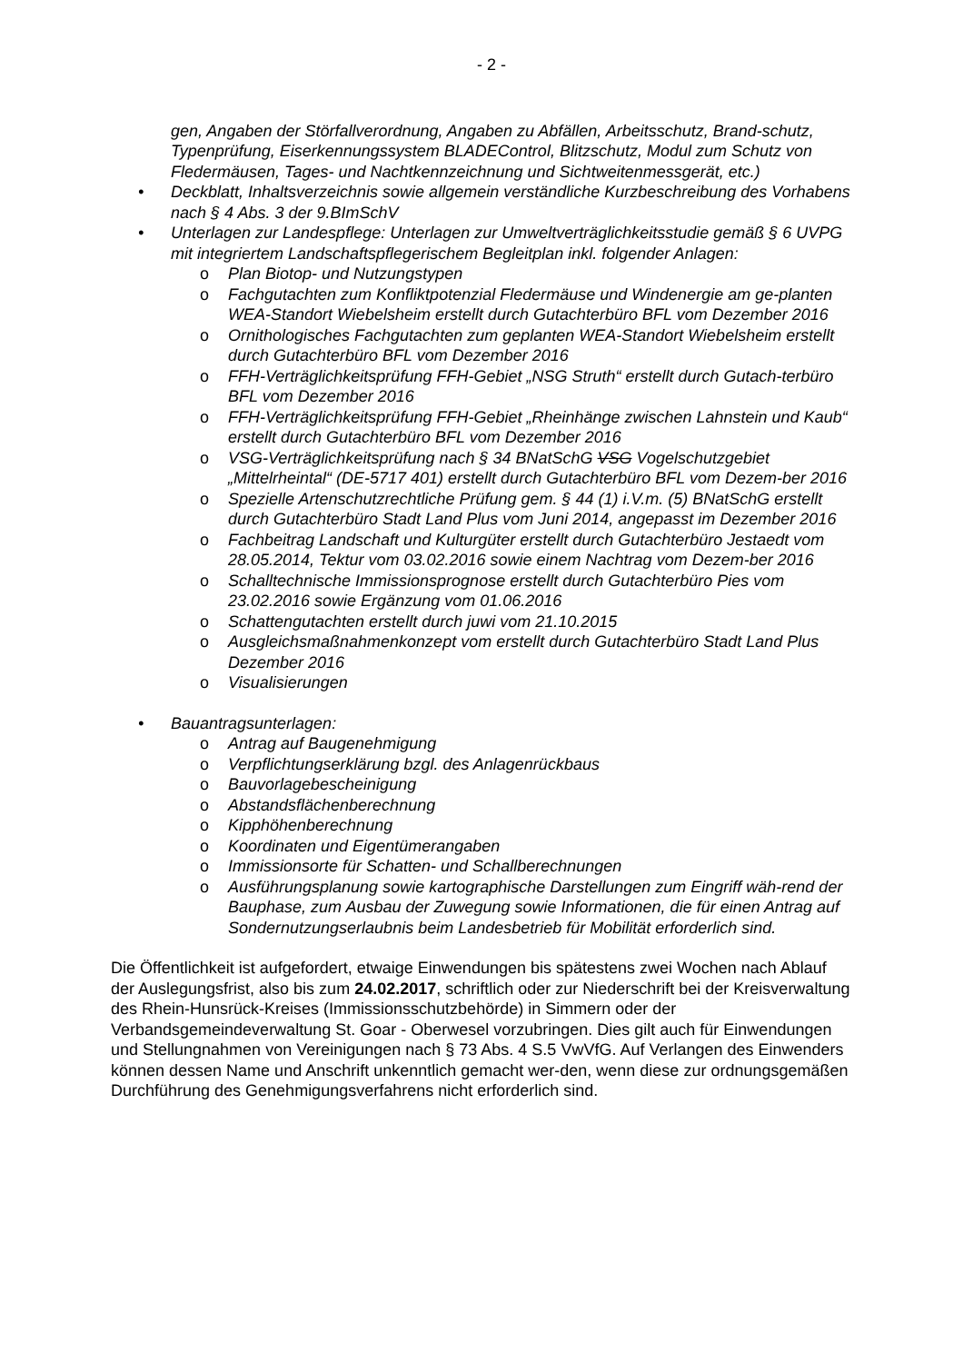- 2 -
gen, Angaben der Störfallverordnung, Angaben zu Abfällen, Arbeitsschutz, Brand-schutz, Typenprüfung, Eiserkennungssystem BLADEControl, Blitzschutz, Modul zum Schutz von Fledermäusen, Tages- und Nachtkennzeichnung und Sichtweitenmessgerät, etc.)
• Deckblatt, Inhaltsverzeichnis sowie allgemein verständliche Kurzbeschreibung des Vorhabens nach § 4 Abs. 3 der 9.BImSchV
• Unterlagen zur Landespflege: Unterlagen zur Umweltverträglichkeitsstudie gemäß § 6 UVPG mit integriertem Landschaftspflegerischem Begleitplan inkl. folgender Anlagen:
o Plan Biotop- und Nutzungstypen
o Fachgutachten zum Konfliktpotenzial Fledermäuse und Windenergie am ge-planten WEA-Standort Wiebelsheim erstellt durch Gutachterbüro BFL vom Dezember 2016
o Ornithologisches Fachgutachten zum geplanten WEA-Standort Wiebelsheim erstellt durch Gutachterbüro BFL vom Dezember 2016
o FFH-Verträglichkeitsprüfung FFH-Gebiet „NSG Struth“ erstellt durch Gutach-terbüro BFL vom Dezember 2016
o FFH-Verträglichkeitsprüfung FFH-Gebiet „Rheinhänge zwischen Lahnstein und Kaub“ erstellt durch Gutachterbüro BFL vom Dezember 2016
o VSG-Verträglichkeitsprüfung nach § 34 BNatSchG VSG Vogelschutzgebiet „Mittelrheintal“ (DE-5717 401) erstellt durch Gutachterbüro BFL vom Dezem-ber 2016
o Spezielle Artenschutzrechtliche Prüfung gem. § 44 (1) i.V.m. (5) BNatSchG erstellt durch Gutachterbüro Stadt Land Plus vom Juni 2014, angepasst im Dezember 2016
o Fachbeitrag Landschaft und Kulturgüter erstellt durch Gutachterbüro Jestaedt vom 28.05.2014, Tektur vom 03.02.2016 sowie einem Nachtrag vom Dezem-ber 2016
o Schalltechnische Immissionsprognose erstellt durch Gutachterbüro Pies vom 23.02.2016 sowie Ergänzung vom 01.06.2016
o Schattengutachten erstellt durch juwi vom 21.10.2015
o Ausgleichsmaßnahmenkonzept vom erstellt durch Gutachterbüro Stadt Land Plus Dezember 2016
o Visualisierungen
• Bauantragsunterlagen:
o Antrag auf Baugenehmigung
o Verpflichtungserklärung bzgl. des Anlagenrückbaus
o Bauvorlagebescheinigung
o Abstandsflächenberechnung
o Kipphöhenberechnung
o Koordinaten und Eigentümerangaben
o Immissionsorte für Schatten- und Schallberechnungen
o Ausführungsplanung sowie kartographische Darstellungen zum Eingriff wäh-rend der Bauphase, zum Ausbau der Zuwegung sowie Informationen, die für einen Antrag auf Sondernutzungserlaubnis beim Landesbetrieb für Mobilität erforderlich sind.
Die Öffentlichkeit ist aufgefordert, etwaige Einwendungen bis spätestens zwei Wochen nach Ablauf der Auslegungsfrist, also bis zum 24.02.2017, schriftlich oder zur Niederschrift bei der Kreisverwaltung des Rhein-Hunsrück-Kreises (Immissionsschutzbehörde) in Simmern oder der Verbandsgemeindeverwaltung St. Goar - Oberwesel vorzubringen. Dies gilt auch für Einwendungen und Stellungnahmen von Vereinigungen nach § 73 Abs. 4 S.5 VwVfG. Auf Verlangen des Einwenders können dessen Name und Anschrift unkenntlich gemacht wer-den, wenn diese zur ordnungsgemäßen Durchführung des Genehmigungsverfahrens nicht erforderlich sind.